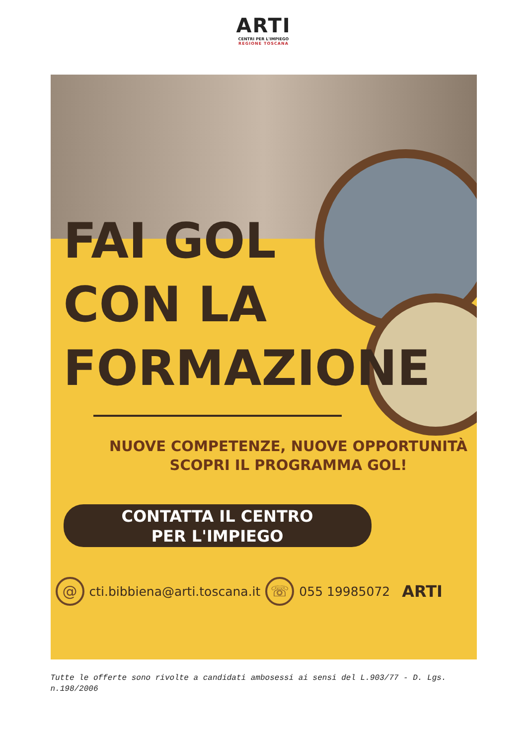ARTI
CENTRI PER L'IMPIEGO
REGIONE TOSCANA
FAI GOL
CON LA
FORMAZIONE
NUOVE COMPETENZE, NUOVE OPPORTUNITÀ
SCOPRI IL PROGRAMMA GOL!
CONTATTA IL CENTRO
PER L'IMPIEGO
@ cti.bibbiena@arti.toscana.it ☏ 055 19985072 ARTI
Tutte le offerte sono rivolte a candidati ambosessi ai sensi del L.903/77 - D. Lgs. n.198/2006